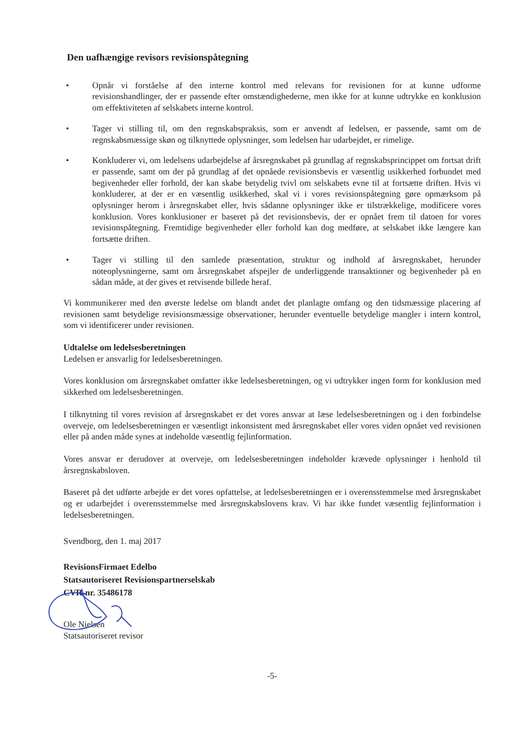Den uafhængige revisors revisionspåtegning
• Opnår vi forståelse af den interne kontrol med relevans for revisionen for at kunne udforme revisionshandlinger, der er passende efter omstændighederne, men ikke for at kunne udtrykke en konklusion om effektiviteten af selskabets interne kontrol.
• Tager vi stilling til, om den regnskabspraksis, som er anvendt af ledelsen, er passende, samt om de regnskabsmæssige skøn og tilknyttede oplysninger, som ledelsen har udarbejdet, er rimelige.
• Konkluderer vi, om ledelsens udarbejdelse af årsregnskabet på grundlag af regnskabsprincippet om fortsat drift er passende, samt om der på grundlag af det opnåede revisionsbevis er væsentlig usikkerhed forbundet med begivenheder eller forhold, der kan skabe betydelig tvivl om selskabets evne til at fortsætte driften. Hvis vi konkluderer, at der er en væsentlig usikkerhed, skal vi i vores revisionspåtegning gøre opmærksom på oplysninger herom i årsregnskabet eller, hvis sådanne oplysninger ikke er tilstrækkelige, modificere vores konklusion. Vores konklusioner er baseret på det revisionsbevis, der er opnået frem til datoen for vores revisionspåtegning. Fremtidige begivenheder eller forhold kan dog medføre, at selskabet ikke længere kan fortsætte driften.
• Tager vi stilling til den samlede præsentation, struktur og indhold af årsregnskabet, herunder noteoplysningerne, samt om årsregnskabet afspejler de underliggende transaktioner og begivenheder på en sådan måde, at der gives et retvisende billede heraf.
Vi kommunikerer med den øverste ledelse om blandt andet det planlagte omfang og den tidsmæssige placering af revisionen samt betydelige revisionsmæssige observationer, herunder eventuelle betydelige mangler i intern kontrol, som vi identificerer under revisionen.
Udtalelse om ledelsesberetningen
Ledelsen er ansvarlig for ledelsesberetningen.
Vores konklusion om årsregnskabet omfatter ikke ledelsesberetningen, og vi udtrykker ingen form for konklusion med sikkerhed om ledelsesberetningen.
I tilknytning til vores revision af årsregnskabet er det vores ansvar at læse ledelsesberetningen og i den forbindelse overveje, om ledelsesberetningen er væsentligt inkonsistent med årsregnskabet eller vores viden opnået ved revisionen eller på anden måde synes at indeholde væsentlig fejlinformation.
Vores ansvar er derudover at overveje, om ledelsesberetningen indeholder krævede oplysninger i henhold til årsregnskabsloven.
Baseret på det udførte arbejde er det vores opfattelse, at ledelsesberetningen er i overensstemmelse med årsregnskabet og er udarbejdet i overensstemmelse med årsregnskabslovens krav. Vi har ikke fundet væsentlig fejlinformation i ledelsesberetningen.
Svendborg, den 1. maj 2017
RevisionsFirmaet Edelbo
Statsautoriseret Revisionspartnerselskab
CVR-nr. 35486178
Ole Nielsen
Statsautoriseret revisor
-5-